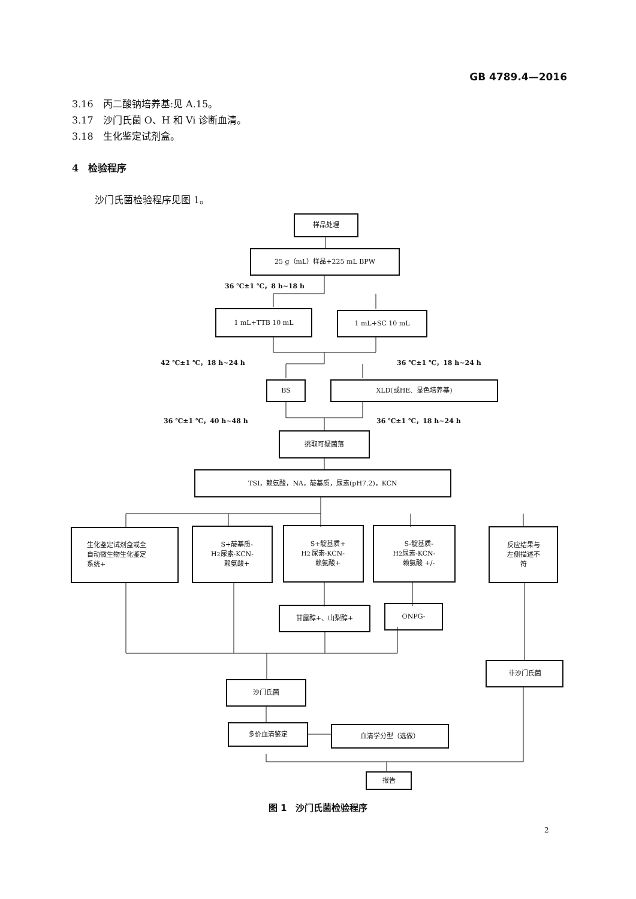GB 4789.4—2016
3.16　丙二酸钠培养基:见 A.15。
3.17　沙门氏菌 O、H 和 Vi 诊断血清。
3.18　生化鉴定试剂盒。
4　检验程序
沙门氏菌检验程序见图 1。
样品处理
25 g（mL）样品+225 mL BPW
36 ℃±1 ℃，8 h~18 h
1 mL+TTB 10 mL 1 mL+SC 10 mL
42 ℃±1 ℃，18 h~24 h 36 ℃±1 ℃，18 h~24 h
BS XLD(或HE、显色培养基)
36 ℃±1 ℃，40 h~48 h 36 ℃±1 ℃，18 h~24 h
挑取可疑菌落
TSI，赖氨酸，NA，靛基质，尿素(pH7.2)，KCN
生化鉴定试剂盒或全
自动微生物生化鉴定
系统+
H<sub>2</sub>S+靛基质-
尿素-KCN-
赖氨酸+
H<sub>2</sub>S+靛基质+
尿素-KCN-
赖氨酸+
H<sub>2</sub>S-靛基质-
尿素-KCN-
赖氨酸 +/-
反应结果与
左侧描述不
符
甘露醇+、山梨醇+ ONPG-
非沙门氏菌
沙门氏菌
多价血清鉴定 血清学分型（选做）
报告
图 1　沙门氏菌检验程序
2